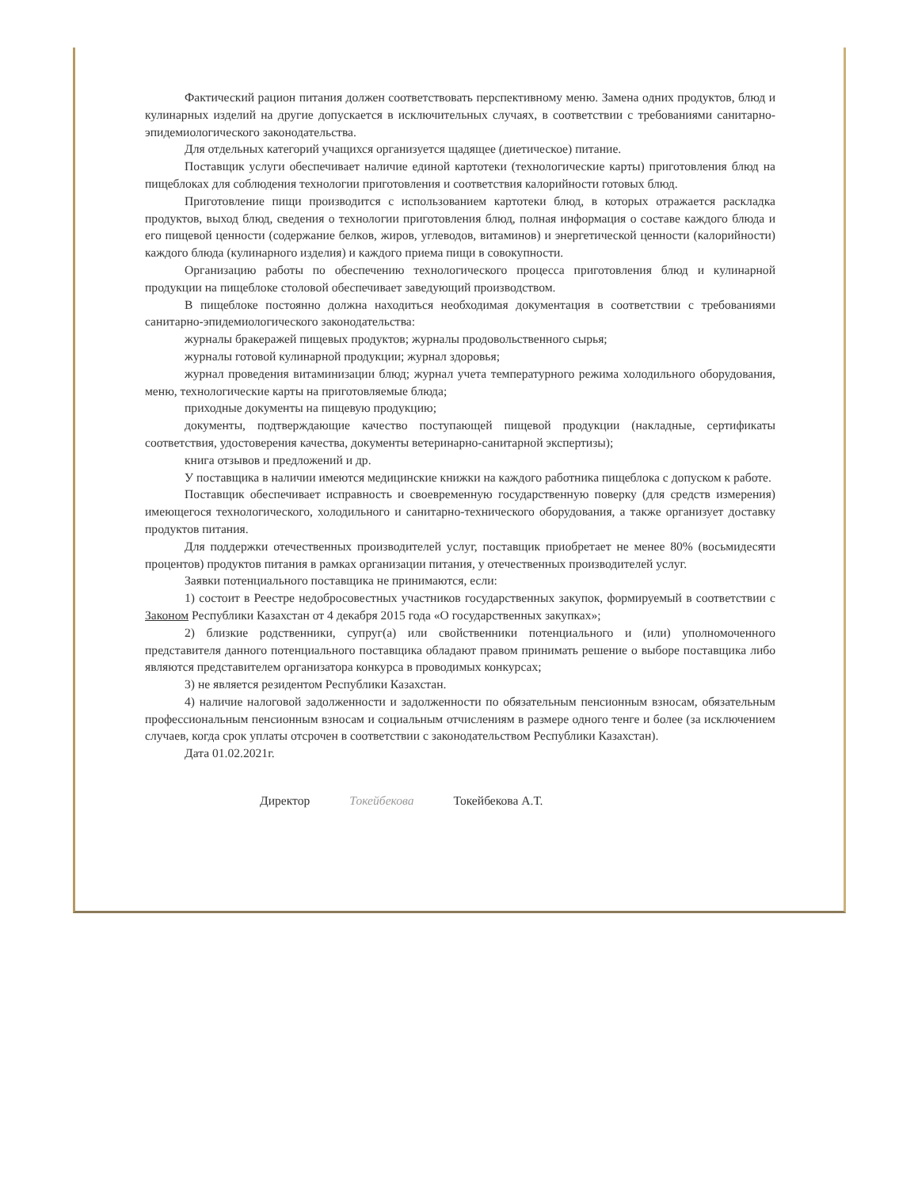Фактический рацион питания должен соответствовать перспективному меню. Замена одних продуктов, блюд и кулинарных изделий на другие допускается в исключительных случаях, в соответствии с требованиями санитарно-эпидемиологического законодательства.
Для отдельных категорий учащихся организуется щадящее (диетическое) питание.
Поставщик услуги обеспечивает наличие единой картотеки (технологические карты) приготовления блюд на пищеблоках для соблюдения технологии приготовления и соответствия калорийности готовых блюд.
Приготовление пищи производится с использованием картотеки блюд, в которых отражается раскладка продуктов, выход блюд, сведения о технологии приготовления блюд, полная информация о составе каждого блюда и его пищевой ценности (содержание белков, жиров, углеводов, витаминов) и энергетической ценности (калорийности) каждого блюда (кулинарного изделия) и каждого приема пищи в совокупности.
Организацию работы по обеспечению технологического процесса приготовления блюд и кулинарной продукции на пищеблоке столовой обеспечивает заведующий производством.
В пищеблоке постоянно должна находиться необходимая документация в соответствии с требованиями санитарно-эпидемиологического законодательства:
журналы бракеражей пищевых продуктов; журналы продовольственного сырья;
журналы готовой кулинарной продукции; журнал здоровья;
журнал проведения витаминизации блюд; журнал учета температурного режима холодильного оборудования, меню, технологические карты на приготовляемые блюда;
приходные документы на пищевую продукцию;
документы, подтверждающие качество поступающей пищевой продукции (накладные, сертификаты соответствия, удостоверения качества, документы ветеринарно-санитарной экспертизы);
книга отзывов и предложений и др.
У поставщика в наличии имеются медицинские книжки на каждого работника пищеблока с допуском к работе.
Поставщик обеспечивает исправность и своевременную государственную поверку (для средств измерения) имеющегося технологического, холодильного и санитарно-технического оборудования, а также организует доставку продуктов питания.
Для поддержки отечественных производителей услуг, поставщик приобретает не менее 80% (восьмидесяти процентов) продуктов питания в рамках организации питания, у отечественных производителей услуг.
Заявки потенциального поставщика не принимаются, если:
1) состоит в Реестре недобросовестных участников государственных закупок, формируемый в соответствии с Законом Республики Казахстан от 4 декабря 2015 года «О государственных закупках»;
2) близкие родственники, супруг(а) или свойственники потенциального и (или) уполномоченного представителя данного потенциального поставщика обладают правом принимать решение о выборе поставщика либо являются представителем организатора конкурса в проводимых конкурсах;
3) не является резидентом Республики Казахстан.
4) наличие налоговой задолженности и задолженности по обязательным пенсионным взносам, обязательным профессиональным пенсионным взносам и социальным отчислениям в размере одного тенге и более (за исключением случаев, когда срок уплаты отсрочен в соответствии с законодательством Республики Казахстан).
Дата 01.02.2021г.
Директор Токейбекова Токейбекова А.Т.